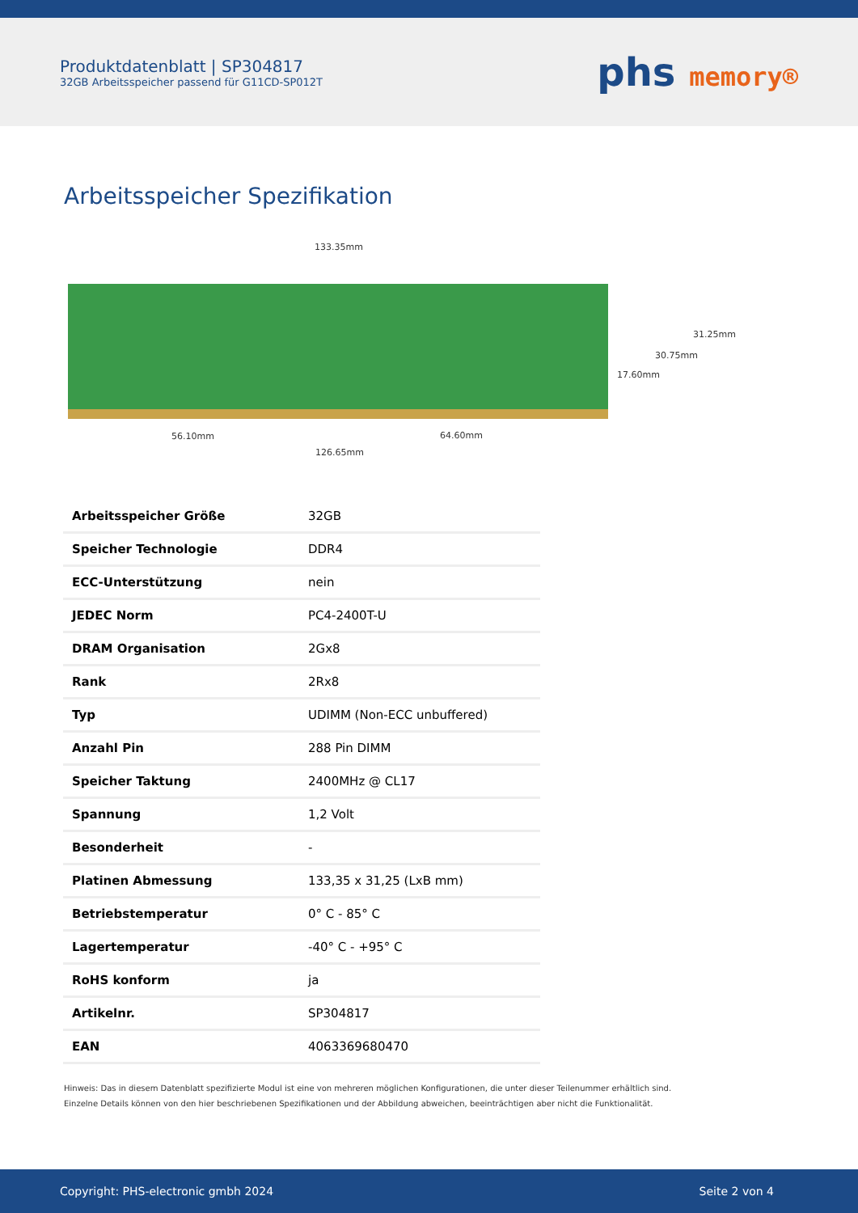Produktdatenblatt | SP304817
32GB Arbeitsspeicher passend für G11CD-SP012T
phs memory®
Arbeitsspeicher Spezifikation
133.35mm
31.25mm
30.75mm
17.60mm
56.10mm 64.60mm
126.65mm
| Arbeitsspeicher Größe | 32GB |
| Speicher Technologie | DDR4 |
| ECC-Unterstützung | nein |
| JEDEC Norm | PC4-2400T-U |
| DRAM Organisation | 2Gx8 |
| Rank | 2Rx8 |
| Typ | UDIMM (Non-ECC unbuffered) |
| Anzahl Pin | 288 Pin DIMM |
| Speicher Taktung | 2400MHz @ CL17 |
| Spannung | 1,2 Volt |
| Besonderheit | - |
| Platinen Abmessung | 133,35 x 31,25 (LxB mm) |
| Betriebstemperatur | 0° C - 85° C |
| Lagertemperatur | -40° C - +95° C |
| RoHS konform | ja |
| Artikelnr. | SP304817 |
| EAN | 4063369680470 |
Hinweis: Das in diesem Datenblatt spezifizierte Modul ist eine von mehreren möglichen Konfigurationen, die unter dieser Teilenummer erhältlich sind.
Einzelne Details können von den hier beschriebenen Spezifikationen und der Abbildung abweichen, beeinträchtigen aber nicht die Funktionalität.
Copyright: PHS-electronic gmbh 2024 Seite 2 von 4